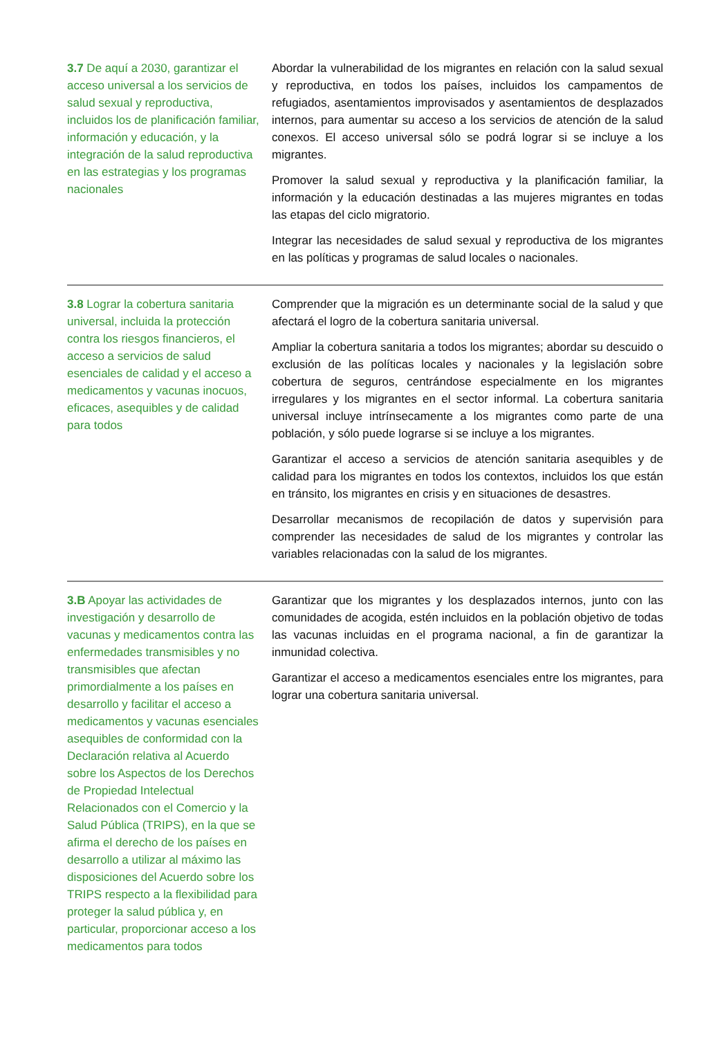| 3.7 De aquí a 2030, garantizar el acceso universal a los servicios de salud sexual y reproductiva, incluidos los de planificación familiar, información y educación, y la integración de la salud reproductiva en las estrategias y los programas nacionales | Abordar la vulnerabilidad de los migrantes en relación con la salud sexual y reproductiva, en todos los países, incluidos los campamentos de refugiados, asentamientos improvisados y asentamientos de desplazados internos, para aumentar su acceso a los servicios de atención de la salud conexos. El acceso universal sólo se podrá lograr si se incluye a los migrantes. Promover la salud sexual y reproductiva y la planificación familiar, la información y la educación destinadas a las mujeres migrantes en todas las etapas del ciclo migratorio. Integrar las necesidades de salud sexual y reproductiva de los migrantes en las políticas y programas de salud locales o nacionales. |
| 3.8 Lograr la cobertura sanitaria universal, incluida la protección contra los riesgos financieros, el acceso a servicios de salud esenciales de calidad y el acceso a medicamentos y vacunas inocuos, eficaces, asequibles y de calidad para todos | Comprender que la migración es un determinante social de la salud y que afectará el logro de la cobertura sanitaria universal. Ampliar la cobertura sanitaria a todos los migrantes; abordar su descuido o exclusión de las políticas locales y nacionales y la legislación sobre cobertura de seguros, centrándose especialmente en los migrantes irregulares y los migrantes en el sector informal. La cobertura sanitaria universal incluye intrínsecamente a los migrantes como parte de una población, y sólo puede lograrse si se incluye a los migrantes. Garantizar el acceso a servicios de atención sanitaria asequibles y de calidad para los migrantes en todos los contextos, incluidos los que están en tránsito, los migrantes en crisis y en situaciones de desastres. Desarrollar mecanismos de recopilación de datos y supervisión para comprender las necesidades de salud de los migrantes y controlar las variables relacionadas con la salud de los migrantes. |
| 3.B Apoyar las actividades de investigación y desarrollo de vacunas y medicamentos contra las enfermedades transmisibles y no transmisibles que afectan primordialmente a los países en desarrollo y facilitar el acceso a medicamentos y vacunas esenciales asequibles de conformidad con la Declaración relativa al Acuerdo sobre los Aspectos de los Derechos de Propiedad Intelectual Relacionados con el Comercio y la Salud Pública (TRIPS), en la que se afirma el derecho de los países en desarrollo a utilizar al máximo las disposiciones del Acuerdo sobre los TRIPS respecto a la flexibilidad para proteger la salud pública y, en particular, proporcionar acceso a los medicamentos para todos | Garantizar que los migrantes y los desplazados internos, junto con las comunidades de acogida, estén incluidos en la población objetivo de todas las vacunas incluidas en el programa nacional, a fin de garantizar la inmunidad colectiva. Garantizar el acceso a medicamentos esenciales entre los migrantes, para lograr una cobertura sanitaria universal. |